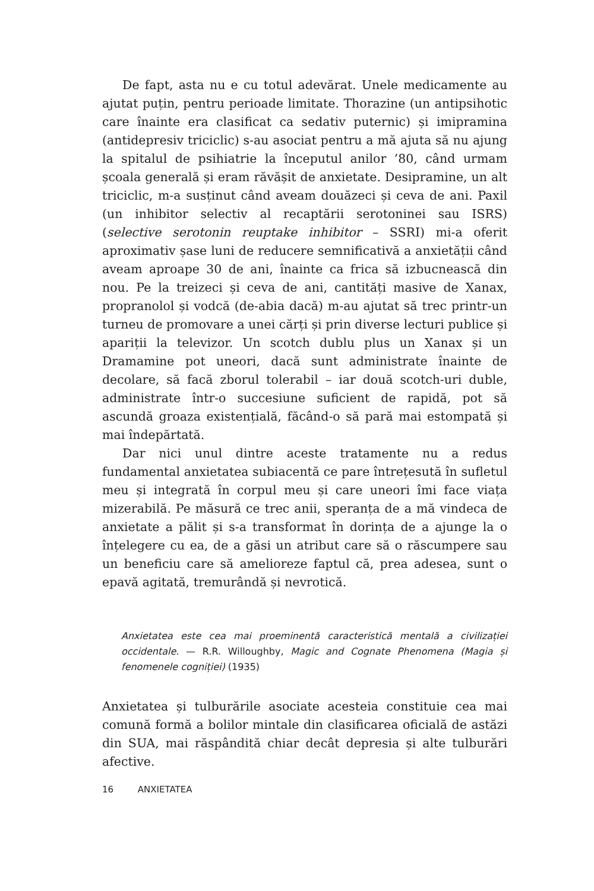De fapt, asta nu e cu totul adevărat. Unele medicamente au ajutat puțin, pentru perioade limitate. Thorazine (un antipsihotic care înainte era clasificat ca sedativ puternic) și imipramina (antidepresiv triciclic) s-au asociat pentru a mă ajuta să nu ajung la spitalul de psihiatrie la începutul anilor ’80, când urmam școala generală și eram răvășit de anxietate. Desipramine, un alt triciclic, m-a susținut când aveam douăzeci și ceva de ani. Paxil (un inhibitor selectiv al recaptării serotoninei sau ISRS) (selective serotonin reuptake inhibitor – SSRI) mi-a oferit aproximativ șase luni de reducere semnificativă a anxietății când aveam aproape 30 de ani, înainte ca frica să izbucnească din nou. Pe la treizeci și ceva de ani, cantități masive de Xanax, propranolol și vodcă (de-abia dacă) m-au ajutat să trec printr-un turneu de promovare a unei cărți și prin diverse lecturi publice și apariții la televizor. Un scotch dublu plus un Xanax și un Dramamine pot uneori, dacă sunt administrate înainte de decolare, să facă zborul tolerabil – iar două scotch-uri duble, administrate într-o succesiune suficient de rapidă, pot să ascundă groaza existențială, făcând-o să pară mai estompată și mai îndepărtată.
Dar nici unul dintre aceste tratamente nu a redus fundamental anxietatea subiacentă ce pare întrețesută în sufletul meu și integrată în corpul meu și care uneori îmi face viața mizerabilă. Pe măsură ce trec anii, speranța de a mă vindeca de anxietate a pălit și s-a transformat în dorința de a ajunge la o înțelegere cu ea, de a găsi un atribut care să o răscumpere sau un beneficiu care să amelioreze faptul că, prea adesea, sunt o epavă agitată, tremurândă și nevrotică.
Anxietatea este cea mai proeminentă caracteristică mentală a civilizației occidentale. — R.R. Willoughby, Magic and Cognate Phenomena (Magia și fenomenele cogniției) (1935)
Anxietatea și tulburările asociate acesteia constituie cea mai comună formă a bolilor mintale din clasificarea oficială de astăzi din SUA, mai răspândită chiar decât depresia și alte tulburări afective.
16 ANXIETATEA